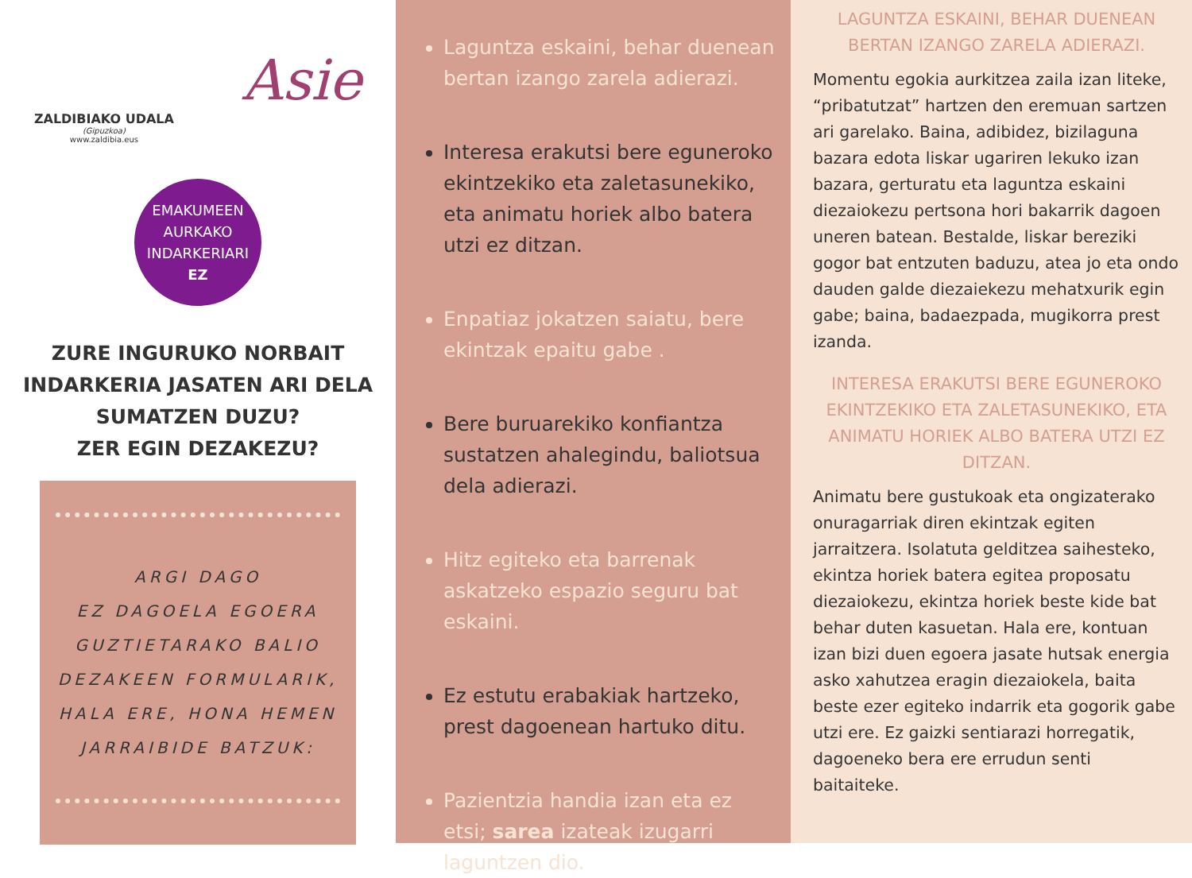ZALDIBIAKO UDALA
(Gipuzkoa)
www.zaldibia.eus
Asie
EMAKUMEEN
AURKAKO
INDARKERIARI
EZ
ZURE INGURUKO NORBAIT INDARKERIA JASATEN ARI DELA SUMATZEN DUZU?
ZER EGIN DEZAKEZU?
ARGI DAGO
EZ DAGOELA EGOERA
GUZTIETARAKO BALIO
DEZAKEEN FORMULARIK,
HALA ERE, HONA HEMEN
JARRAIBIDE BATZUK:
Laguntza eskaini, behar duenean bertan izango zarela adierazi.
Interesa erakutsi bere eguneroko ekintzekiko eta zaletasunekiko, eta animatu horiek albo batera utzi ez ditzan.
Enpatiaz jokatzen saiatu, bere ekintzak epaitu gabe .
Bere buruarekiko konfiantza sustatzen ahalegindu, baliotsua dela adierazi.
Hitz egiteko eta barrenak askatzeko espazio seguru bat eskaini.
Ez estutu erabakiak hartzeko, prest dagoenean hartuko ditu.
Pazientzia handia izan eta ez etsi; sarea izateak izugarri laguntzen dio.
LAGUNTZA ESKAINI, BEHAR DUENEAN BERTAN IZANGO ZARELA ADIERAZI.
Momentu egokia aurkitzea zaila izan liteke, “pribatutzat” hartzen den eremuan sartzen ari garelako. Baina, adibidez, bizilaguna bazara edota liskar ugariren lekuko izan bazara, gerturatu eta laguntza eskaini diezaiokezu pertsona hori bakarrik dagoen uneren batean. Bestalde, liskar bereziki gogor bat entzuten baduzu, atea jo eta ondo dauden galde diezaiekezu mehatxurik egin gabe; baina, badaezpada, mugikorra prest izanda.
INTERESA ERAKUTSI BERE EGUNEROKO EKINTZEKIKO ETA ZALETASUNEKIKO, ETA ANIMATU HORIEK ALBO BATERA UTZI EZ DITZAN.
Animatu bere gustukoak eta ongizaterako onuragarriak diren ekintzak egiten jarraitzera. Isolatuta gelditzea saihesteko, ekintza horiek batera egitea proposatu diezaiokezu, ekintza horiek beste kide bat behar duten kasuetan. Hala ere, kontuan izan bizi duen egoera jasate hutsak energia asko xahutzea eragin diezaiokela, baita beste ezer egiteko indarrik eta gogorik gabe utzi ere. Ez gaizki sentiarazi horregatik, dagoeneko bera ere errudun senti baitaiteke.